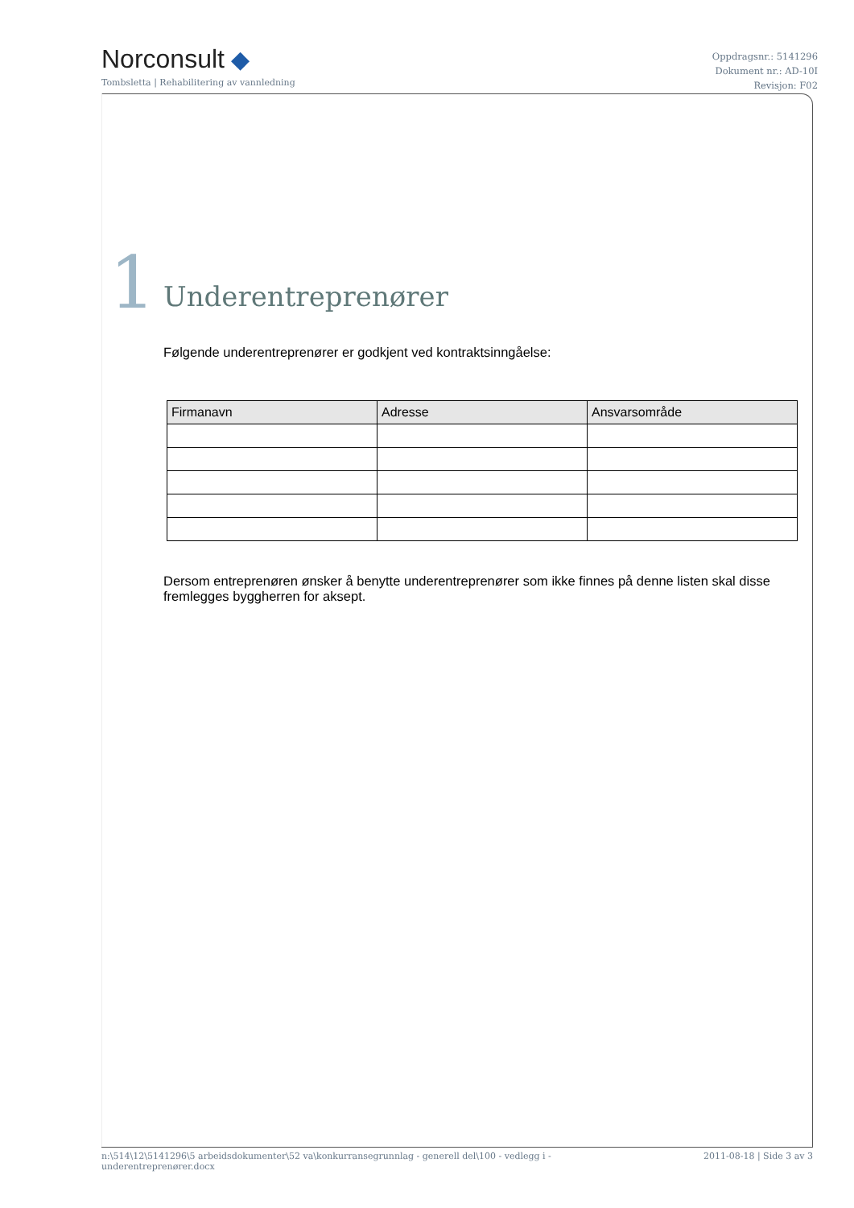Norconsult ◆
Tombsletta | Rehabilitering av vannledning
Oppdragsnr.: 5141296
Dokument nr.: AD-10I
Revisjon: F02
1
Underentreprenører
Følgende underentreprenører er godkjent ved kontraktsinngåelse:
| Firmanavn | Adresse | Ansvarsområde |
| --- | --- | --- |
Dersom entreprenøren ønsker å benytte underentreprenører som ikke finnes på denne listen skal disse fremlegges byggherren for aksept.
n:\514\12\5141296\5 arbeidsdokumenter\52 va\konkurransegrunnlag - generell del\100 - vedlegg i -
underentreprenører.docx
2011-08-18 | Side 3 av 3